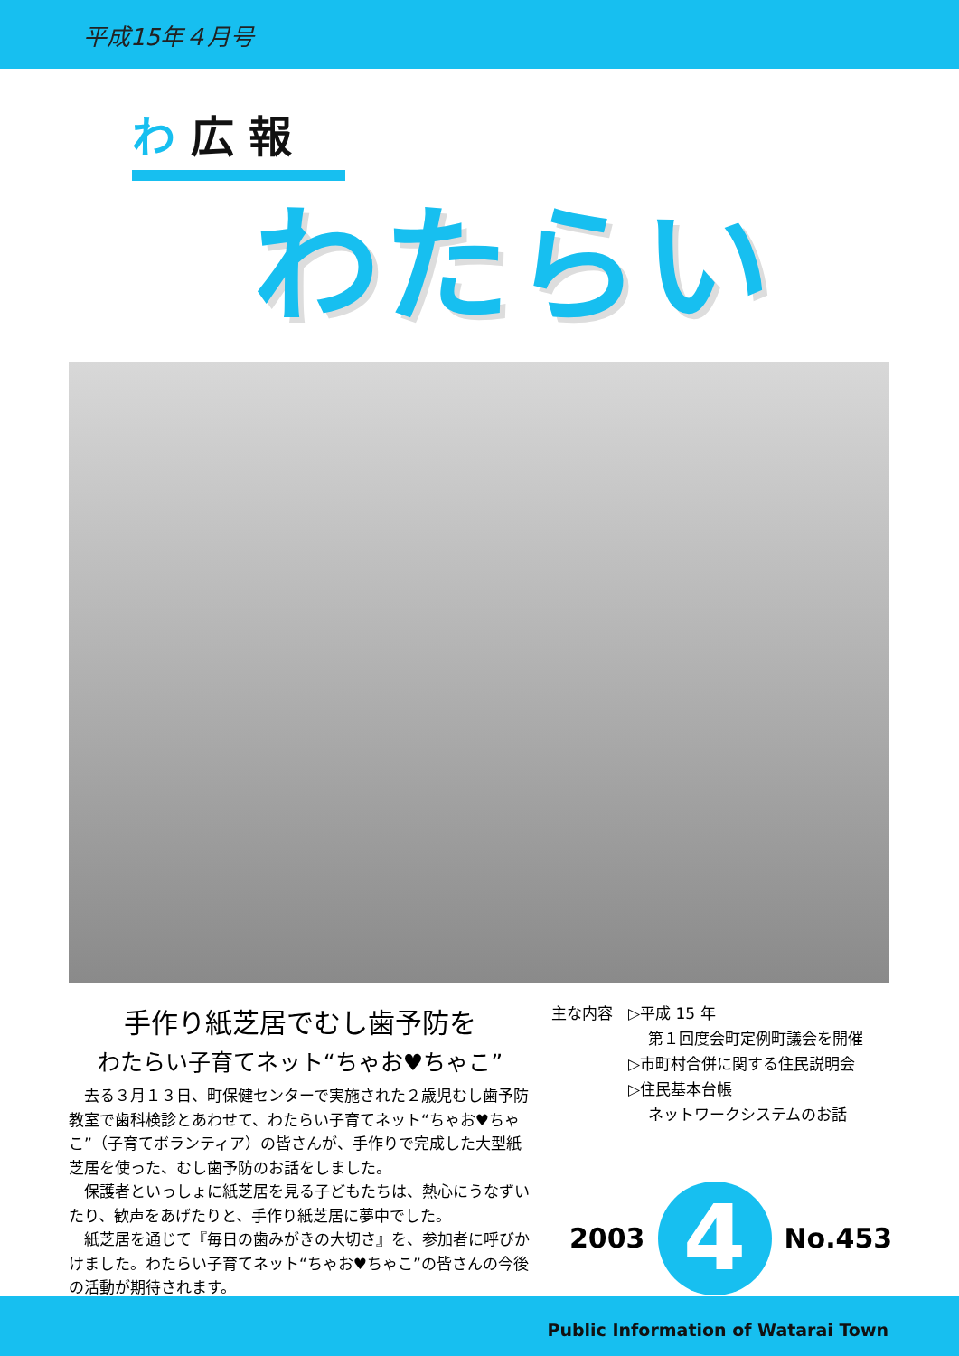平成15年４月号
わ 広 報
わたらい
手作り紙芝居でむし歯予防を
わたらい子育てネット“ちゃお♥ちゃこ”
去る３月１３日、町保健センターで実施された２歳児むし歯予防教室で歯科検診とあわせて、わたらい子育てネット“ちゃお♥ちゃこ”（子育てボランティア）の皆さんが、手作りで完成した大型紙芝居を使った、むし歯予防のお話をしました。
保護者といっしょに紙芝居を見る子どもたちは、熱心にうなずいたり、歓声をあげたりと、手作り紙芝居に夢中でした。
紙芝居を通じて『毎日の歯みがきの大切さ』を、参加者に呼びかけました。わたらい子育てネット“ちゃお♥ちゃこ”の皆さんの今後の活動が期待されます。
主な内容　▷平成 15 年
　　　　　　 第１回度会町定例町議会を開催
　　　　　▷市町村合併に関する住民説明会
　　　　　▷住民基本台帳
　　　　　　 ネットワークシステムのお話
2003
4
No.453
Public Information of Watarai Town